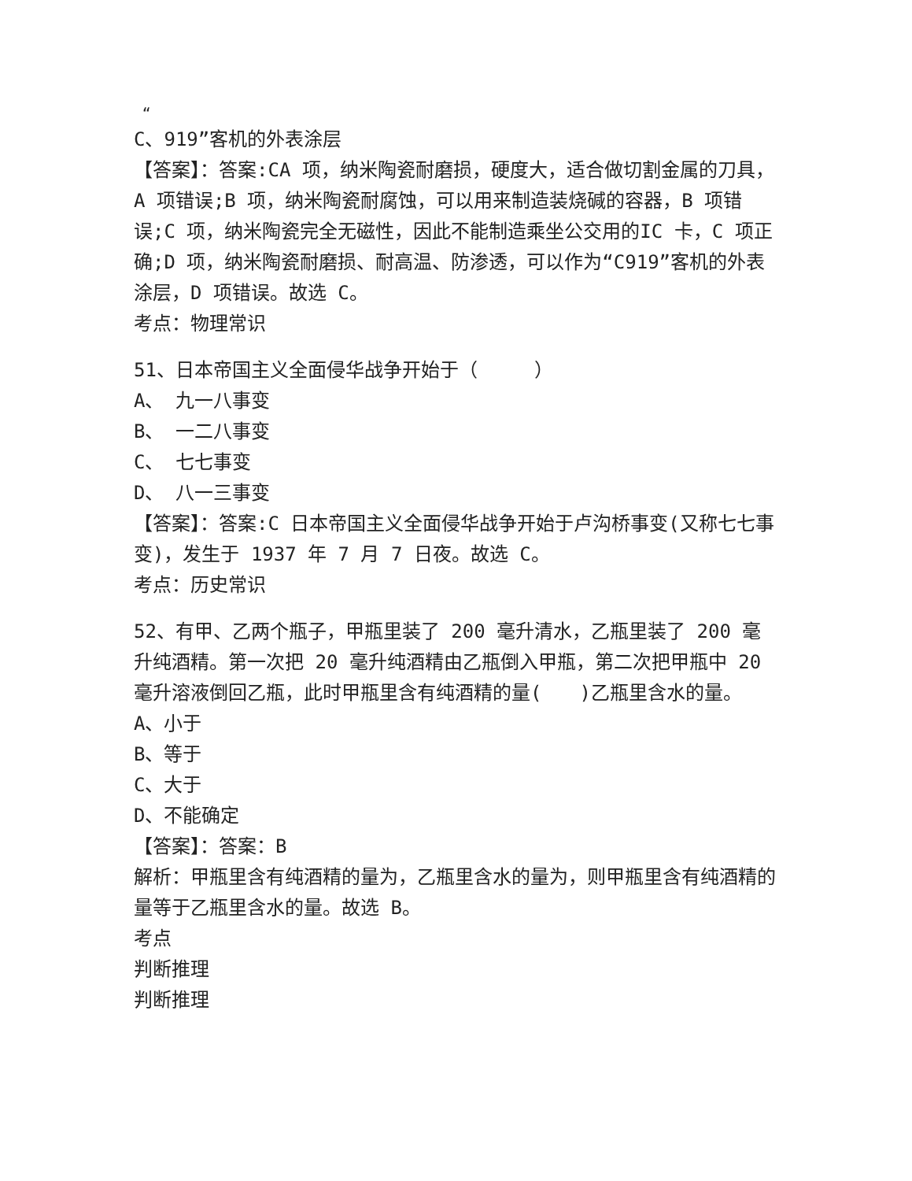“
C、919”客机的外表涂层
【答案】：答案:CA 项，纳米陶瓷耐磨损，硬度大，适合做切割金属的刀具，A 项错误;B 项，纳米陶瓷耐腐蚀，可以用来制造装烧碱的容器，B 项错误;C 项，纳米陶瓷完全无磁性，因此不能制造乘坐公交用的IC 卡，C 项正确;D 项，纳米陶瓷耐磨损、耐高温、防渗透，可以作为“C919”客机的外表涂层，D 项错误。故选 C。
考点：物理常识
51、日本帝国主义全面侵华战争开始于（　　　）
A、 九一八事变
B、 一二八事变
C、 七七事变
D、 八一三事变
【答案】：答案:C 日本帝国主义全面侵华战争开始于卢沟桥事变(又称七七事变)，发生于 1937 年 7 月 7 日夜。故选 C。
考点：历史常识
52、有甲、乙两个瓶子，甲瓶里装了 200 毫升清水，乙瓶里装了 200 毫升纯酒精。第一次把 20 毫升纯酒精由乙瓶倒入甲瓶，第二次把甲瓶中 20 毫升溶液倒回乙瓶，此时甲瓶里含有纯酒精的量(　　)乙瓶里含水的量。
A、小于
B、等于
C、大于
D、不能确定
【答案】：答案：B
解析：甲瓶里含有纯酒精的量为，乙瓶里含水的量为，则甲瓶里含有纯酒精的量等于乙瓶里含水的量。故选 B。
考点
判断推理
判断推理